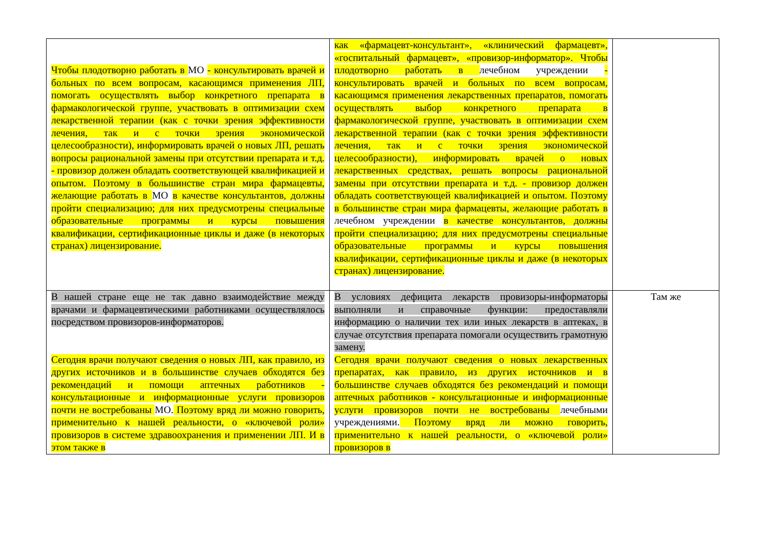| Чтобы плодотворно работать в МО - консультировать врачей и больных по всем вопросам, касающимся применения ЛП, помогать осуществлять выбор конкретного препарата в фармакологической группе, участвовать в оптимизации схем лекарственной терапии (как с точки зрения эффективности лечения, так и с точки зрения экономической целесообразности), информировать врачей о новых ЛП, решать вопросы рациональной замены при отсутствии препарата и т.д. - провизор должен обладать соответствующей квалификацией и опытом. Поэтому в большинстве стран мира фармацевты, желающие работать в МО в качестве консультантов, должны пройти специализацию; для них предусмотрены специальные образовательные программы и курсы повышения квалификации, сертификационные циклы и даже (в некоторых странах) лицензирование. | как «фармацевт-консультант», «клинический фармацевт», «госпитальный фармацевт», «провизор-информатор». Чтобы плодотворно работать в лечебном учреждении - консультировать врачей и больных по всем вопросам, касающимся применения лекарственных препаратов, помогать осуществлять выбор конкретного препарата в фармакологической группе, участвовать в оптимизации схем лекарственной терапии (как с точки зрения эффективности лечения, так и с точки зрения экономической целесообразности), информировать врачей о новых лекарственных средствах, решать вопросы рациональной замены при отсутствии препарата и т.д. - провизор должен обладать соответствующей квалификацией и опытом. Поэтому в большинстве стран мира фармацевты, желающие работать в лечебном учреждении в качестве консультантов, должны пройти специализацию; для них предусмотрены специальные образовательные программы и курсы повышения квалификации, сертификационные циклы и даже (в некоторых странах) лицензирование. | |
| В нашей стране еще не так давно взаимодействие между врачами и фармацевтическими работниками осуществлялось посредством провизоров-информаторов. Сегодня врачи получают сведения о новых ЛП, как правило, из других источников и в большинстве случаев обходятся без рекомендаций и помощи аптечных работников - консультационные и информационные услуги провизоров почти не востребованы МО. Поэтому вряд ли можно говорить, применительно к нашей реальности, о «ключевой роли» провизоров в системе здравоохранения и применении ЛП. И в этом также в | В условиях дефицита лекарств провизоры-информаторы выполняли и справочные функции: предоставляли информацию о наличии тех или иных лекарств в аптеках, в случае отсутствия препарата помогали осуществить грамотную замену. Сегодня врачи получают сведения о новых лекарственных препаратах, как правило, из других источников и в большинстве случаев обходятся без рекомендаций и помощи аптечных работников - консультационные и информационные услуги провизоров почти не востребованы лечебными учреждениями. Поэтому вряд ли можно говорить, применительно к нашей реальности, о «ключевой роли» провизоров в | Там же |